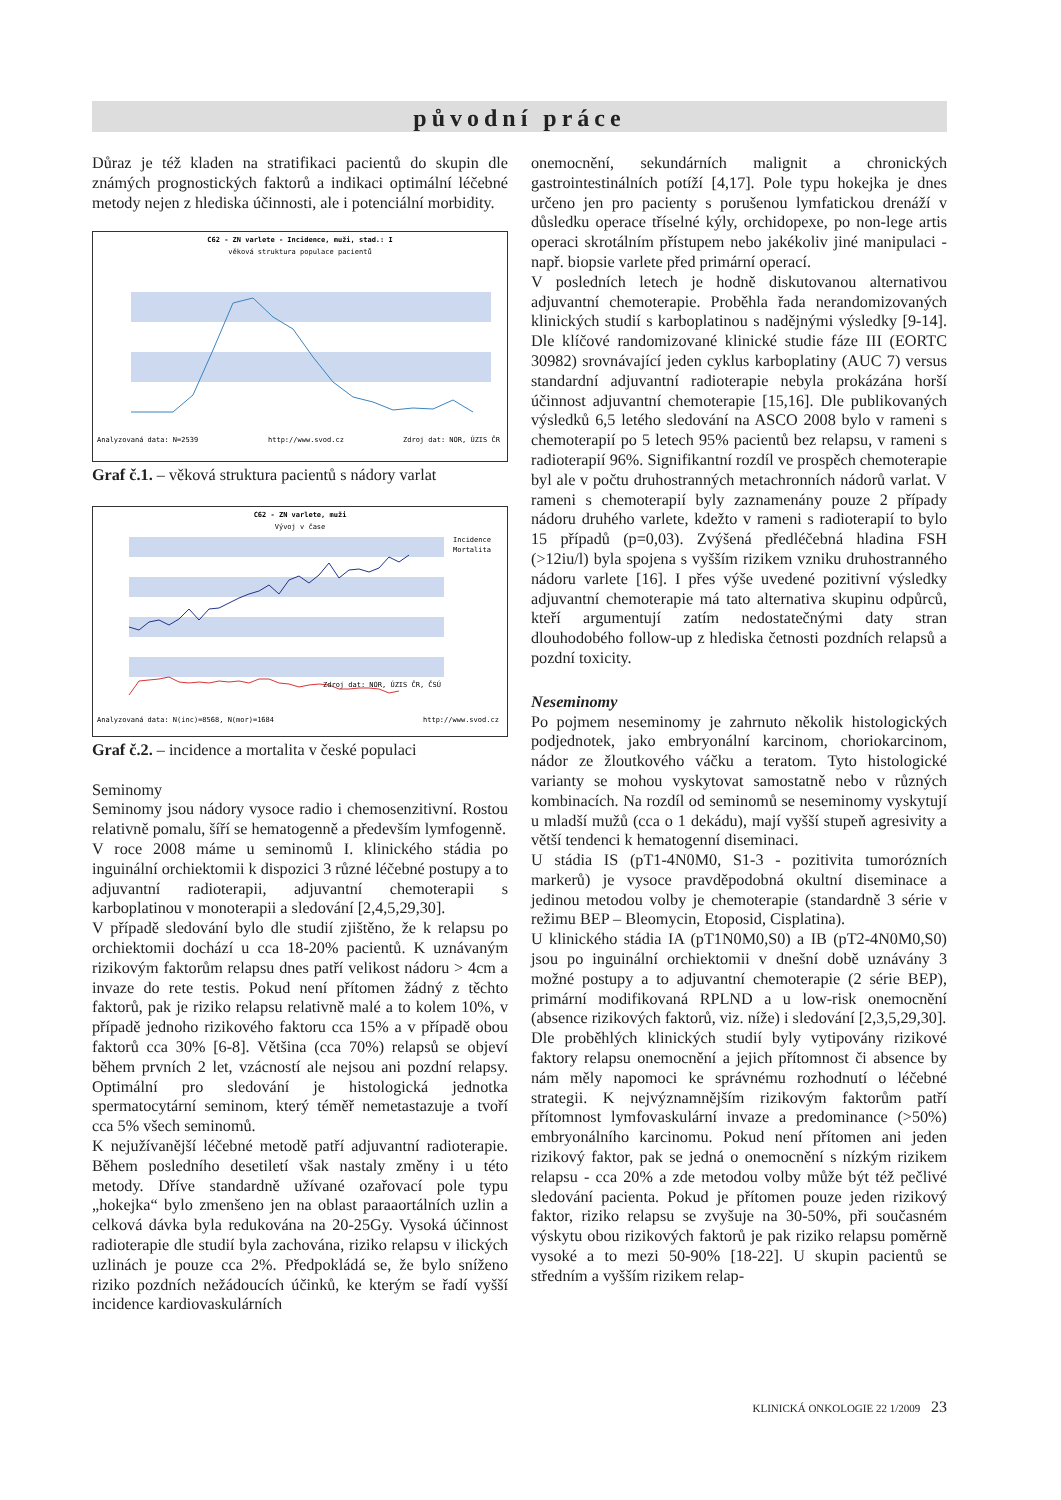původní práce
Důraz je též kladen na stratifikaci pacientů do skupin dle známých prognostických faktorů a indikaci optimální léčebné metody nejen z hlediska účinnosti, ale i potenciální morbidity.
C62 - ZN varlete - Incidence, muži, stad.: I
věková struktura populace pacientů
Analyzovaná data: N=2539
http://www.svod.cz
Zdroj dat: NOR, ÚZIS ČR
Graf č.1. – věková struktura pacientů s nádory varlat
C62 - ZN varlete, muži
Vývoj v čase
Incidence
Mortalita
Analyzovaná data: N(inc)=8568, N(mor)=1684
Zdroj dat: NOR, ÚZIS ČR, ČSÚ
http://www.svod.cz
Graf č.2. – incidence a mortalita v české populaci
Seminomy
Seminomy jsou nádory vysoce radio i chemosenzitivní. Rostou relativně pomalu, šíří se hematogenně a především lymfogenně.
V roce 2008 máme u seminomů I. klinického stádia po inguinální orchiektomii k dispozici 3 různé léčebné postupy a to adjuvantní radioterapii, adjuvantní chemoterapii s karboplatinou v monoterapii a sledování [2,4,5,29,30].
V případě sledování bylo dle studií zjištěno, že k relapsu po orchiektomii dochází u cca 18-20% pacientů. K uznávaným rizikovým faktorům relapsu dnes patří velikost nádoru > 4cm a invaze do rete testis. Pokud není přítomen žádný z těchto faktorů, pak je riziko relapsu relativně malé a to kolem 10%, v případě jednoho rizikového faktoru cca 15% a v případě obou faktorů cca 30% [6-8]. Většina (cca 70%) relapsů se objeví během prvních 2 let, vzácností ale nejsou ani pozdní relapsy. Optimální pro sledování je histologická jednotka spermatocytární seminom, který téměř nemetastazuje a tvoří cca 5% všech seminomů.
K nejužívanější léčebné metodě patří adjuvantní radioterapie. Během posledního desetiletí však nastaly změny i u této metody. Dříve standardně užívané ozařovací pole typu „hokejka“ bylo zmenšeno jen na oblast paraaortálních uzlin a celková dávka byla redukována na 20-25Gy. Vysoká účinnost radioterapie dle studií byla zachována, riziko relapsu v ilických uzlinách je pouze cca 2%. Předpokládá se, že bylo sníženo riziko pozdních nežádoucích účinků, ke kterým se řadí vyšší incidence kardiovaskulárních
onemocnění, sekundárních malignit a chronických gastrointestinálních potíží [4,17]. Pole typu hokejka je dnes určeno jen pro pacienty s porušenou lymfatickou drenáží v důsledku operace tříselné kýly, orchidopexe, po non-lege artis operaci skrotálním přístupem nebo jakékoliv jiné manipulaci - např. biopsie varlete před primární operací.
V posledních letech je hodně diskutovanou alternativou adjuvantní chemoterapie. Proběhla řada nerandomizovaných klinických studií s karboplatinou s nadějnými výsledky [9-14]. Dle klíčové randomizované klinické studie fáze III (EORTC 30982) srovnávající jeden cyklus karboplatiny (AUC 7) versus standardní adjuvantní radioterapie nebyla prokázána horší účinnost adjuvantní chemoterapie [15,16]. Dle publikovaných výsledků 6,5 letého sledování na ASCO 2008 bylo v rameni s chemoterapií po 5 letech 95% pacientů bez relapsu, v rameni s radioterapií 96%. Signifikantní rozdíl ve prospěch chemoterapie byl ale v počtu druhostranných metachronních nádorů varlat. V rameni s chemoterapií byly zaznamenány pouze 2 případy nádoru druhého varlete, kdežto v rameni s radioterapií to bylo 15 případů (p=0,03). Zvýšená předléčebná hladina FSH (>12iu/l) byla spojena s vyšším rizikem vzniku druhostranného nádoru varlete [16]. I přes výše uvedené pozitivní výsledky adjuvantní chemoterapie má tato alternativa skupinu odpůrců, kteří argumentují zatím nedostatečnými daty stran dlouhodobého follow-up z hlediska četnosti pozdních relapsů a pozdní toxicity.
Neseminomy
Po pojmem neseminomy je zahrnuto několik histologických podjednotek, jako embryonální karcinom, choriokarcinom, nádor ze žloutkového váčku a teratom. Tyto histologické varianty se mohou vyskytovat samostatně nebo v různých kombinacích. Na rozdíl od seminomů se neseminomy vyskytují u mladší mužů (cca o 1 dekádu), mají vyšší stupeň agresivity a větší tendenci k hematogenní diseminaci.
U stádia IS (pT1-4N0M0, S1-3 - pozitivita tumorózních markerů) je vysoce pravděpodobná okultní diseminace a jedinou metodou volby je chemoterapie (standardně 3 série v režimu BEP – Bleomycin, Etoposid, Cisplatina).
U klinického stádia IA (pT1N0M0,S0) a IB (pT2-4N0M0,S0) jsou po inguinální orchiektomii v dnešní době uznávány 3 možné postupy a to adjuvantní chemoterapie (2 série BEP), primární modifikovaná RPLND a u low-risk onemocnění (absence rizikových faktorů, viz. níže) i sledování [2,3,5,29,30].
Dle proběhlých klinických studií byly vytipovány rizikové faktory relapsu onemocnění a jejich přítomnost či absence by nám měly napomoci ke správnému rozhodnutí o léčebné strategii. K nejvýznamnějším rizikovým faktorům patří přítomnost lymfovaskulární invaze a predominance (>50%) embryonálního karcinomu. Pokud není přítomen ani jeden rizikový faktor, pak se jedná o onemocnění s nízkým rizikem relapsu - cca 20% a zde metodou volby může být též pečlivé sledování pacienta. Pokud je přítomen pouze jeden rizikový faktor, riziko relapsu se zvyšuje na 30-50%, při současném výskytu obou rizikových faktorů je pak riziko relapsu poměrně vysoké a to mezi 50-90% [18-22]. U skupin pacientů se středním a vyšším rizikem relap-
KLINICKÁ ONKOLOGIE 22 1/2009 23